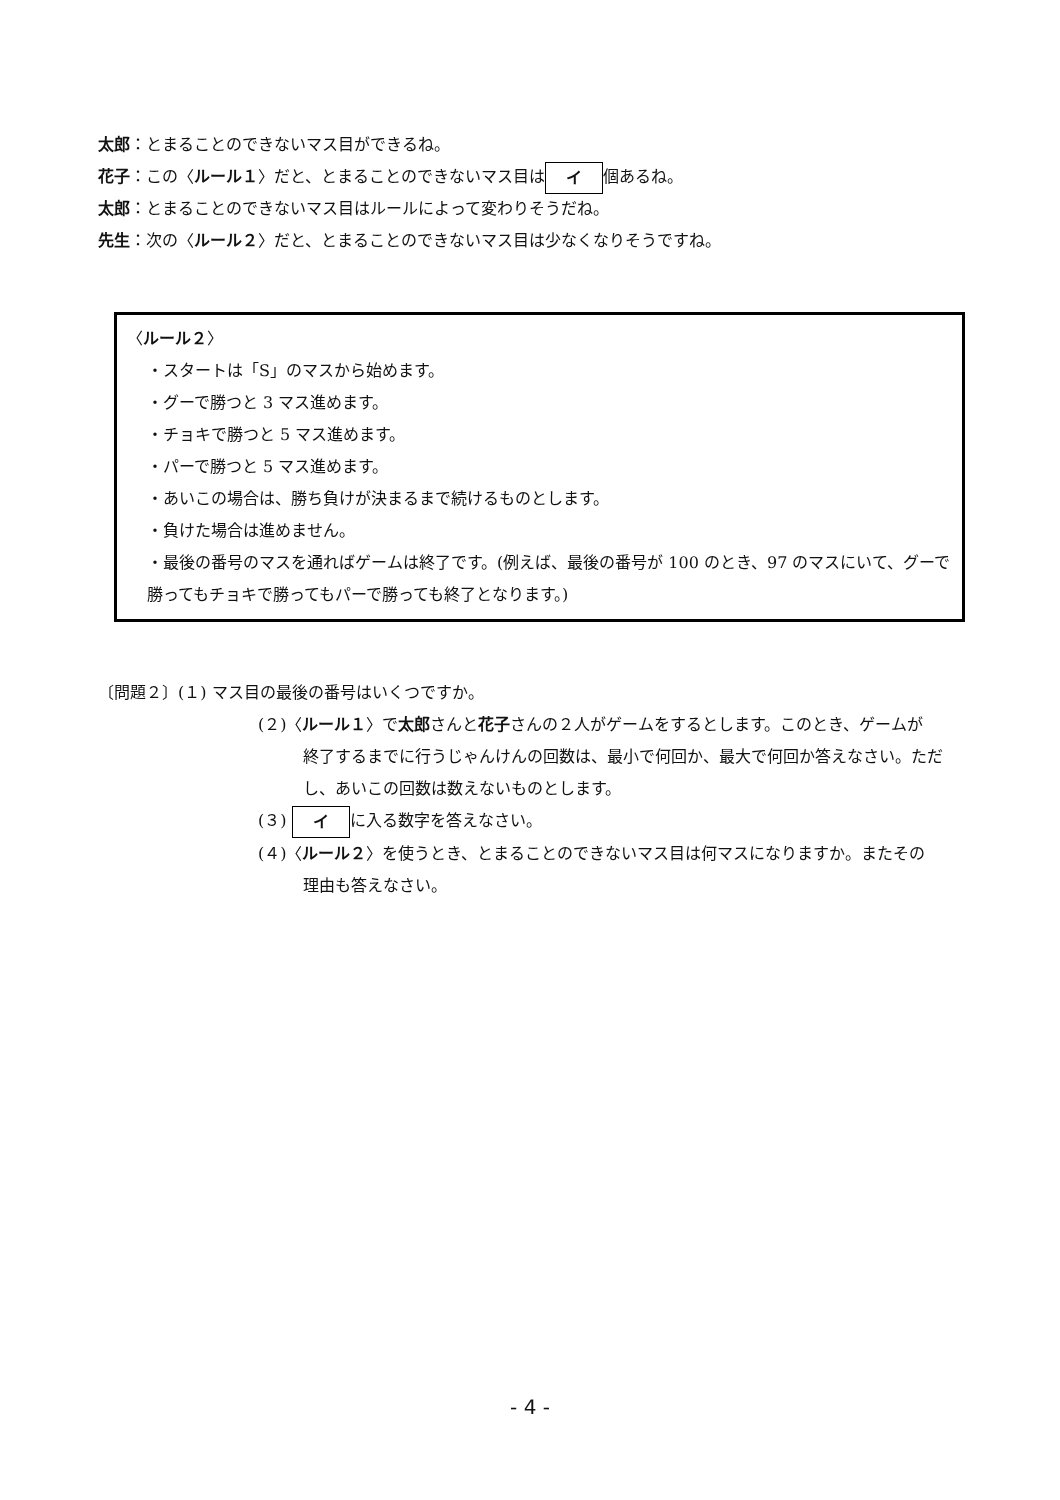太郎：とまることのできないマス目ができるね。
花子：この〈ルール１〉だと、とまることのできないマス目は イ 個あるね。
太郎：とまることのできないマス目はルールによって変わりそうだね。
先生：次の〈ルール２〉だと、とまることのできないマス目は少なくなりそうですね。
〈ルール２〉
・スタートは「S」のマスから始めます。
・グーで勝つと 3 マス進めます。
・チョキで勝つと 5 マス進めます。
・パーで勝つと 5 マス進めます。
・あいこの場合は、勝ち負けが決まるまで続けるものとします。
・負けた場合は進めません。
・最後の番号のマスを通ればゲームは終了です。(例えば、最後の番号が 100 のとき、97 のマスにいて、グーで勝ってもチョキで勝ってもパーで勝っても終了となります。)
〔問題２〕(１) マス目の最後の番号はいくつですか。
(２)〈ルール１〉で太郎さんと花子さんの２人がゲームをするとします。このとき、ゲームが
終了するまでに行うじゃんけんの回数は、最小で何回か、最大で何回か答えなさい。ただし、あいこの回数は数えないものとします。
(３) イ に入る数字を答えなさい。
(４)〈ルール２〉を使うとき、とまることのできないマス目は何マスになりますか。またその
理由も答えなさい。
- 4 -